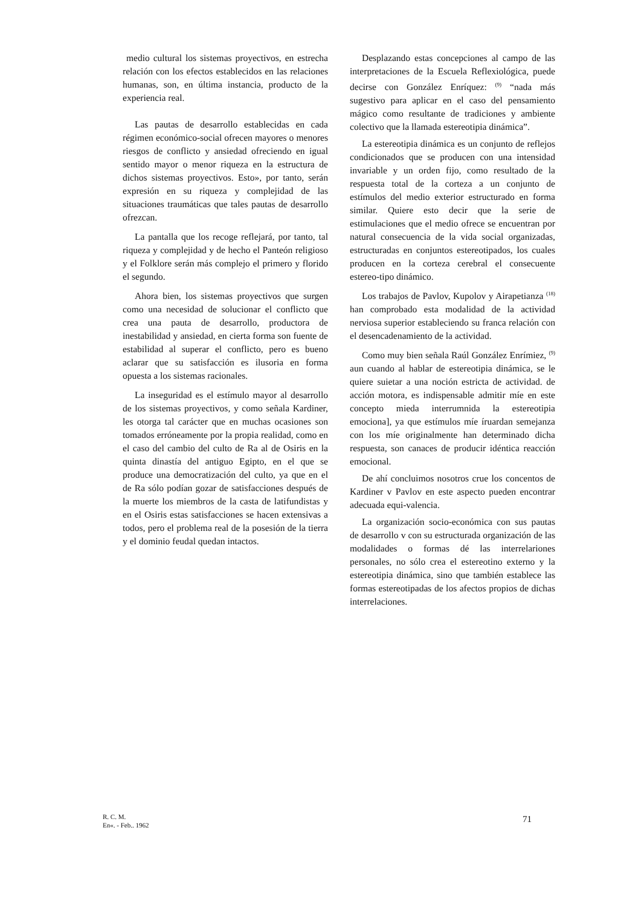medio cultural los sistemas proyectivos, en estrecha relación con los efectos establecidos en las relaciones humanas, son, en última instancia, producto de la experiencia real.
Las pautas de desarrollo establecidas en cada régimen económico-social ofrecen mayores o menores riesgos de conflicto y ansiedad ofreciendo en igual sentido mayor o menor riqueza en la estructura de dichos sistemas proyectivos. Esto», por tanto, serán expresión en su riqueza y complejidad de las situaciones traumáticas que tales pautas de desarrollo ofrezcan.
La pantalla que los recoge reflejará, por tanto, tal riqueza y complejidad y de hecho el Panteón religioso y el Folklore serán más complejo el primero y florido el segundo.
Ahora bien, los sistemas proyectivos que surgen como una necesidad de solucionar el conflicto que crea una pauta de desarrollo, productora de inestabilidad y ansiedad, en cierta forma son fuente de estabilidad al superar el conflicto, pero es bueno aclarar que su satisfacción es ilusoria en forma opuesta a los sistemas racionales.
La inseguridad es el estímulo mayor al desarrollo de los sistemas proyectivos, y como señala Kardiner, les otorga tal carácter que en muchas ocasiones son tomados erróneamente por la propia realidad, como en el caso del cambio del culto de Ra al de Osiris en la quinta dinastía del antiguo Egipto, en el que se produce una democratización del culto, ya que en el de Ra sólo podían gozar de satisfacciones después de la muerte los miembros de la casta de latifundistas y en el Osiris estas satisfacciones se hacen extensivas a todos, pero el problema real de la posesión de la tierra y el dominio feudal quedan intactos.
Desplazando estas concepciones al campo de las interpretaciones de la Escuela Reflexiológica, puede decirse con González Enríquez: <sup>(9)</sup> “nada más sugestivo para aplicar en el caso del pensamiento mágico como resultante de tradiciones y ambiente colectivo que la llamada estereotipia dinámica”.
La estereotipia dinámica es un conjunto de reflejos condicionados que se producen con una intensidad invariable y un orden fijo, como resultado de la respuesta total de la corteza a un conjunto de estímulos del medio exterior estructurado en forma similar. Quiere esto decir que la serie de estimulaciones que el medio ofrece se encuentran por natural consecuencia de la vida social organizadas, estructuradas en conjuntos estereotipados, los cuales producen en la corteza cerebral el consecuente estereo-tipo dinámico.
Los trabajos de Pavlov, Kupolov y Airapetianza <sup>(18)</sup> han comprobado esta modalidad de la actividad nerviosa superior estableciendo su franca relación con el desencadenamiento de la actividad.
Como muy bien señala Raúl González Enrímiez, <sup>(9)</sup> aun cuando al hablar de estereotipia dinámica, se le quiere suietar a una noción estricta de actividad. de acción motora, es indispensable admitir míe en este concepto mieda interrumnida la estereotipia emociona], ya que estímulos míe íruardan semejanza con los míe originalmente han determinado dicha respuesta, son canaces de producir idéntica reacción emocional.
De ahí concluimos nosotros crue los concentos de Kardiner v Pavlov en este aspecto pueden encontrar adecuada equi-valencia.
La organización socio-económica con sus pautas de desarrollo v con su estructurada organización de las modalidades o formas dé las interrelariones personales, no sólo crea el estereotino externo y la estereotipia dinámica, sino que también establece las formas estereotipadas de los afectos propios de dichas interrelaciones.
R. C. M.
En«. - Feb.. 1962
71